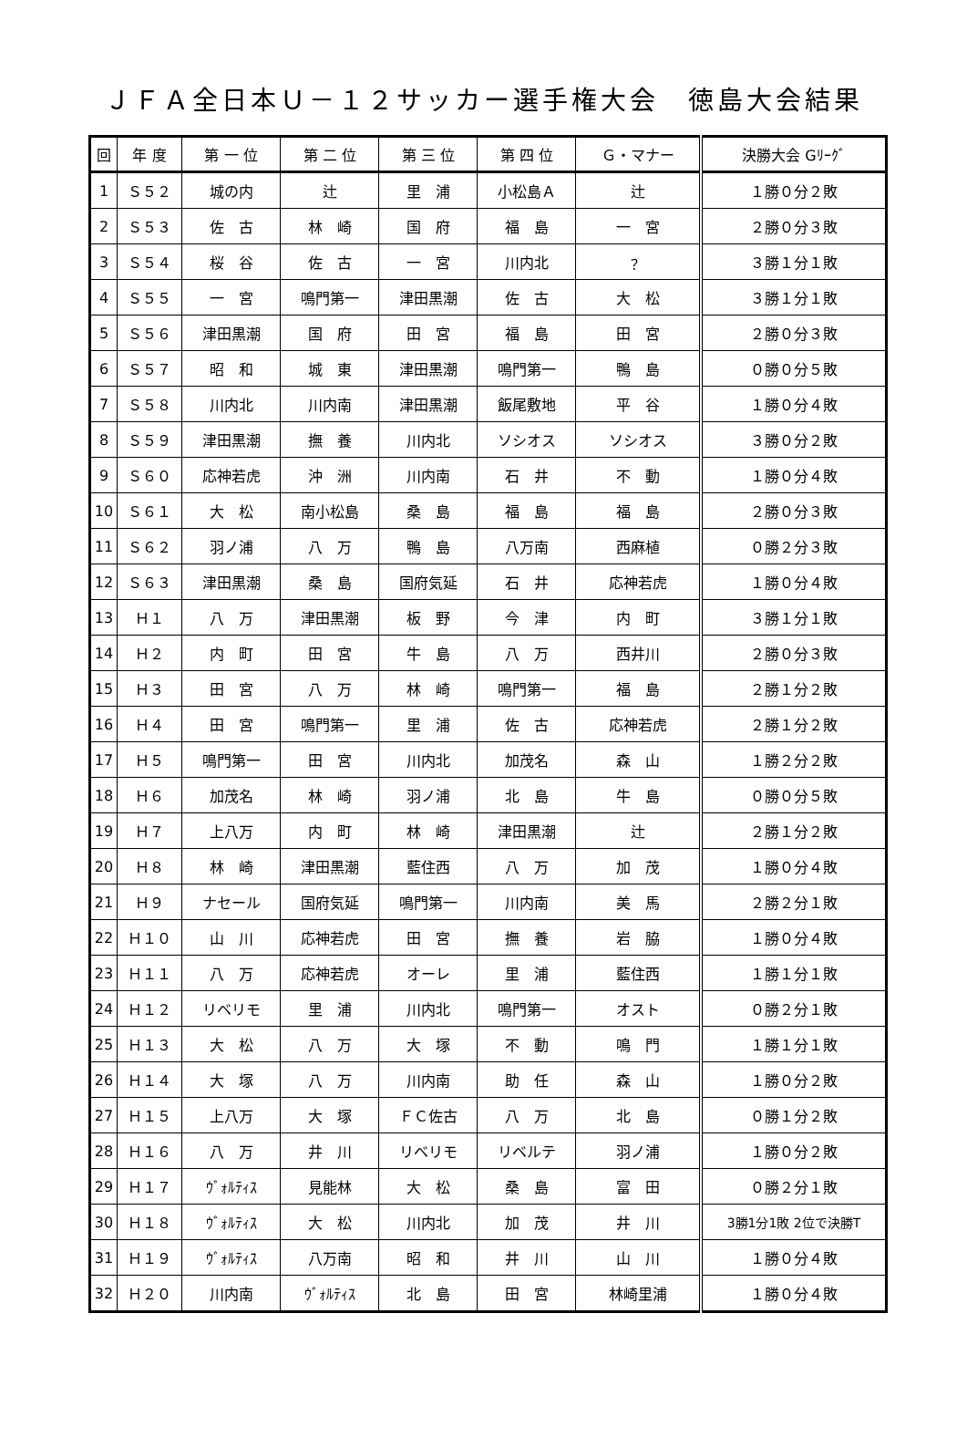ＪＦＡ全日本Ｕ－１２サッカー選手権大会　徳島大会結果
| 回 | 年 度 | 第 一 位 | 第 二 位 | 第 三 位 | 第 四 位 | Ｇ・マナー | 決勝大会 Gﾘｰｸﾞ |
| --- | --- | --- | --- | --- | --- | --- | --- |
| 1 | Ｓ５２ | 城の内 | 辻 | 里 浦 | 小松島Ａ | 辻 | １勝０分２敗 |
| 2 | Ｓ５３ | 佐 古 | 林 崎 | 国 府 | 福 島 | 一 宮 | ２勝０分３敗 |
| 3 | Ｓ５４ | 桜 谷 | 佐 古 | 一 宮 | 川内北 | ？ | ３勝１分１敗 |
| 4 | Ｓ５５ | 一 宮 | 鳴門第一 | 津田黒潮 | 佐 古 | 大 松 | ３勝１分１敗 |
| 5 | Ｓ５６ | 津田黒潮 | 国 府 | 田 宮 | 福 島 | 田 宮 | ２勝０分３敗 |
| 6 | Ｓ５７ | 昭 和 | 城 東 | 津田黒潮 | 鳴門第一 | 鴨 島 | ０勝０分５敗 |
| 7 | Ｓ５８ | 川内北 | 川内南 | 津田黒潮 | 飯尾敷地 | 平 谷 | １勝０分４敗 |
| 8 | Ｓ５９ | 津田黒潮 | 撫 養 | 川内北 | ソシオス | ソシオス | ３勝０分２敗 |
| 9 | Ｓ６０ | 応神若虎 | 沖 洲 | 川内南 | 石 井 | 不 動 | １勝０分４敗 |
| 10 | Ｓ６１ | 大 松 | 南小松島 | 桑 島 | 福 島 | 福 島 | ２勝０分３敗 |
| 11 | Ｓ６２ | 羽ノ浦 | 八 万 | 鴨 島 | 八万南 | 西麻植 | ０勝２分３敗 |
| 12 | Ｓ６３ | 津田黒潮 | 桑 島 | 国府気延 | 石 井 | 応神若虎 | １勝０分４敗 |
| 13 | Ｈ１ | 八 万 | 津田黒潮 | 板 野 | 今 津 | 内 町 | ３勝１分１敗 |
| 14 | Ｈ２ | 内 町 | 田 宮 | 牛 島 | 八 万 | 西井川 | ２勝０分３敗 |
| 15 | Ｈ３ | 田 宮 | 八 万 | 林 崎 | 鳴門第一 | 福 島 | ２勝１分２敗 |
| 16 | Ｈ４ | 田 宮 | 鳴門第一 | 里 浦 | 佐 古 | 応神若虎 | ２勝１分２敗 |
| 17 | Ｈ５ | 鳴門第一 | 田 宮 | 川内北 | 加茂名 | 森 山 | １勝２分２敗 |
| 18 | Ｈ６ | 加茂名 | 林 崎 | 羽ノ浦 | 北 島 | 牛 島 | ０勝０分５敗 |
| 19 | Ｈ７ | 上八万 | 内 町 | 林 崎 | 津田黒潮 | 辻 | ２勝１分２敗 |
| 20 | Ｈ８ | 林 崎 | 津田黒潮 | 藍住西 | 八 万 | 加 茂 | １勝０分４敗 |
| 21 | Ｈ９ | ナセール | 国府気延 | 鳴門第一 | 川内南 | 美 馬 | ２勝２分１敗 |
| 22 | Ｈ１０ | 山 川 | 応神若虎 | 田 宮 | 撫 養 | 岩 脇 | １勝０分４敗 |
| 23 | Ｈ１１ | 八 万 | 応神若虎 | オーレ | 里 浦 | 藍住西 | １勝１分１敗 |
| 24 | Ｈ１２ | リベリモ | 里 浦 | 川内北 | 鳴門第一 | オスト | ０勝２分１敗 |
| 25 | Ｈ１３ | 大 松 | 八 万 | 大 塚 | 不 動 | 鳴 門 | １勝１分１敗 |
| 26 | Ｈ１４ | 大 塚 | 八 万 | 川内南 | 助 任 | 森 山 | １勝０分２敗 |
| 27 | Ｈ１５ | 上八万 | 大 塚 | ＦＣ佐古 | 八 万 | 北 島 | ０勝１分２敗 |
| 28 | Ｈ１６ | 八 万 | 井 川 | リベリモ | リベルテ | 羽ノ浦 | １勝０分２敗 |
| 29 | Ｈ１７ | ｳﾞｫﾙﾃｨｽ | 見能林 | 大 松 | 桑 島 | 富 田 | ０勝２分１敗 |
| 30 | Ｈ１８ | ｳﾞｫﾙﾃｨｽ | 大 松 | 川内北 | 加 茂 | 井 川 | 3勝1分1敗 2位で決勝T |
| 31 | Ｈ１９ | ｳﾞｫﾙﾃｨｽ | 八万南 | 昭 和 | 井 川 | 山 川 | １勝０分４敗 |
| 32 | Ｈ２０ | 川内南 | ｳﾞｫﾙﾃｨｽ | 北 島 | 田 宮 | 林崎里浦 | １勝０分４敗 |